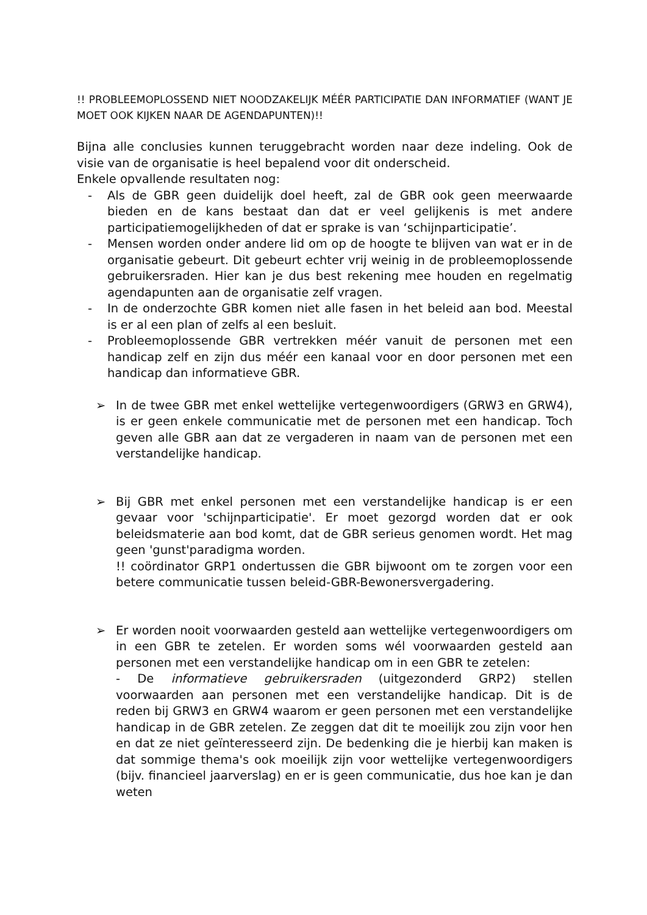!! PROBLEEMOPLOSSEND NIET NOODZAKELIJK MÉÉR PARTICIPATIE DAN INFORMATIEF (WANT JE MOET OOK KIJKEN NAAR DE AGENDAPUNTEN)!!
Bijna alle conclusies kunnen teruggebracht worden naar deze indeling. Ook de visie van de organisatie is heel bepalend voor dit onderscheid.
Enkele opvallende resultaten nog:
- Als de GBR geen duidelijk doel heeft, zal de GBR ook geen meerwaarde bieden en de kans bestaat dan dat er veel gelijkenis is met andere participatiemogelijkheden of dat er sprake is van ‘schijnparticipatie’.
- Mensen worden onder andere lid om op de hoogte te blijven van wat er in de organisatie gebeurt. Dit gebeurt echter vrij weinig in de probleemoplossende gebruikersraden. Hier kan je dus best rekening mee houden en regelmatig agendapunten aan de organisatie zelf vragen.
- In de onderzochte GBR komen niet alle fasen in het beleid aan bod. Meestal is er al een plan of zelfs al een besluit.
- Probleemoplossende GBR vertrekken méér vanuit de personen met een handicap zelf en zijn dus méér een kanaal voor en door personen met een handicap dan informatieve GBR.
➢ In de twee GBR met enkel wettelijke vertegenwoordigers (GRW3 en GRW4), is er geen enkele communicatie met de personen met een handicap. Toch geven alle GBR aan dat ze vergaderen in naam van de personen met een verstandelijke handicap.
➢ Bij GBR met enkel personen met een verstandelijke handicap is er een gevaar voor 'schijnparticipatie'. Er moet gezorgd worden dat er ook beleidsmaterie aan bod komt, dat de GBR serieus genomen wordt. Het mag geen 'gunst'paradigma worden.
!! coördinator GRP1 ondertussen die GBR bijwoont om te zorgen voor een betere communicatie tussen beleid-GBR-Bewonersvergadering.
➢ Er worden nooit voorwaarden gesteld aan wettelijke vertegenwoordigers om in een GBR te zetelen. Er worden soms wél voorwaarden gesteld aan personen met een verstandelijke handicap om in een GBR te zetelen:
- De informatieve gebruikersraden (uitgezonderd GRP2) stellen voorwaarden aan personen met een verstandelijke handicap. Dit is de reden bij GRW3 en GRW4 waarom er geen personen met een verstandelijke handicap in de GBR zetelen. Ze zeggen dat dit te moeilijk zou zijn voor hen en dat ze niet geïnteresseerd zijn. De bedenking die je hierbij kan maken is dat sommige thema's ook moeilijk zijn voor wettelijke vertegenwoordigers (bijv. financieel jaarverslag) en er is geen communicatie, dus hoe kan je dan weten